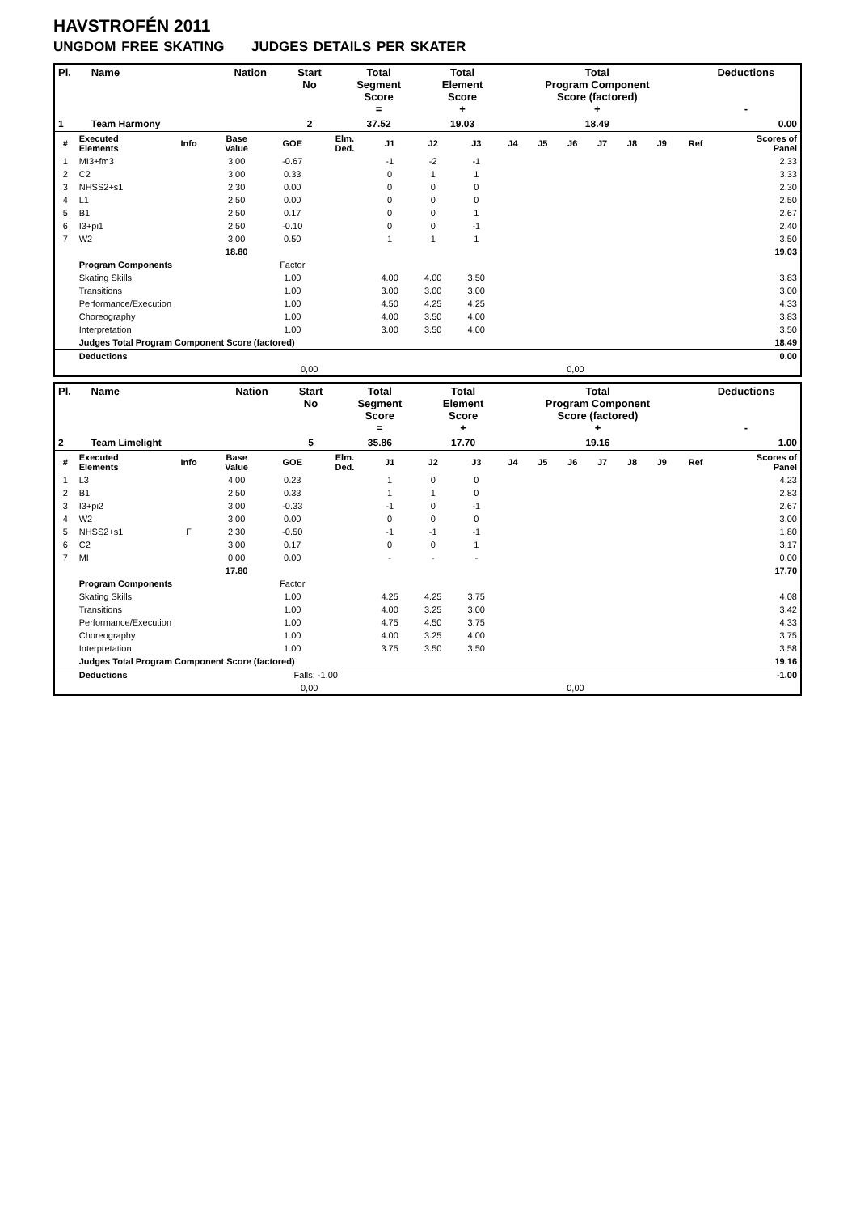HAVSTROFÉN 2011
UNGDOM FREE SKATING JUDGES DETAILS PER SKATER
| Pl. | Name | Nation | Start No | Total Segment Score = | Total Element Score + | Total Program Component Score (factored) + | Deductions - |
| --- | --- | --- | --- | --- | --- | --- | --- |
| 1 | Team Harmony | | 2 | 37.52 | 19.03 | 18.49 | 0.00 |
| # | Executed Elements | Info | Base Value | GOE | Elm. Ded. | J1 | J2 | J3 | J4 | J5 | J6 | J7 | J8 | J9 | Ref | Scores of Panel |
| 1 | MI3+fm3 | | 3.00 | -0.67 | | -1 | -2 | -1 | | | | | | | | 2.33 |
| 2 | C2 | | 3.00 | 0.33 | | 0 | 1 | 1 | | | | | | | | 3.33 |
| 3 | NHSS2+s1 | | 2.30 | 0.00 | | 0 | 0 | 0 | | | | | | | | 2.30 |
| 4 | L1 | | 2.50 | 0.00 | | 0 | 0 | 0 | | | | | | | | 2.50 |
| 5 | B1 | | 2.50 | 0.17 | | 0 | 0 | 1 | | | | | | | | 2.67 |
| 6 | I3+pi1 | | 2.50 | -0.10 | | 0 | 0 | -1 | | | | | | | | 2.40 |
| 7 | W2 | | 3.00 | 0.50 | | 1 | 1 | 1 | | | | | | | | 3.50 |
| | | | 18.80 | | | | | | | | | | | | | 19.03 |
| | Program Components | | | Factor | | | | | | | | | | | | |
| | Skating Skills | | | 1.00 | | 4.00 | 4.00 | 3.50 | | | | | | | | 3.83 |
| | Transitions | | | 1.00 | | 3.00 | 3.00 | 3.00 | | | | | | | | 3.00 |
| | Performance/Execution | | | 1.00 | | 4.50 | 4.25 | 4.25 | | | | | | | | 4.33 |
| | Choreography | | | 1.00 | | 4.00 | 3.50 | 4.00 | | | | | | | | 3.83 |
| | Interpretation | | | 1.00 | | 3.00 | 3.50 | 4.00 | | | | | | | | 3.50 |
| | Judges Total Program Component Score (factored) | | | | | | | | | | | | | | | 18.49 |
| | Deductions | | | | | | | | | | | | | | | 0.00 |
| 0,00 | | | | | 0,00 | | | | | | | | | | | |
| Pl. | Name | Nation | Start No | Total Segment Score = | Total Element Score + | Total Program Component Score (factored) + | Deductions - |
| --- | --- | --- | --- | --- | --- | --- | --- |
| 2 | Team Limelight | | 5 | 35.86 | 17.70 | 19.16 | 1.00 |
| # | Executed Elements | Info | Base Value | GOE | Elm. Ded. | J1 | J2 | J3 | J4 | J5 | J6 | J7 | J8 | J9 | Ref | Scores of Panel |
| 1 | L3 | | 4.00 | 0.23 | | 1 | 0 | 0 | | | | | | | | 4.23 |
| 2 | B1 | | 2.50 | 0.33 | | 1 | 1 | 0 | | | | | | | | 2.83 |
| 3 | I3+pi2 | | 3.00 | -0.33 | | -1 | 0 | -1 | | | | | | | | 2.67 |
| 4 | W2 | | 3.00 | 0.00 | | 0 | 0 | 0 | | | | | | | | 3.00 |
| 5 | NHSS2+s1 | F | 2.30 | -0.50 | | -1 | -1 | -1 | | | | | | | | 1.80 |
| 6 | C2 | | 3.00 | 0.17 | | 0 | 0 | 1 | | | | | | | | 3.17 |
| 7 | MI | | 0.00 | 0.00 | | - | - | - | | | | | | | | 0.00 |
| | | | 17.80 | | | | | | | | | | | | | 17.70 |
| | Program Components | | | Factor | | | | | | | | | | | | |
| | Skating Skills | | | 1.00 | | 4.25 | 4.25 | 3.75 | | | | | | | | 4.08 |
| | Transitions | | | 1.00 | | 4.00 | 3.25 | 3.00 | | | | | | | | 3.42 |
| | Performance/Execution | | | 1.00 | | 4.75 | 4.50 | 3.75 | | | | | | | | 4.33 |
| | Choreography | | | 1.00 | | 4.00 | 3.25 | 4.00 | | | | | | | | 3.75 |
| | Interpretation | | | 1.00 | | 3.75 | 3.50 | 3.50 | | | | | | | | 3.58 |
| | Judges Total Program Component Score (factored) | | | | | | | | | | | | | | | 19.16 |
| | Deductions | | | Falls: -1.00 | | | | | | | | | | | | -1.00 |
| 0,00 | | | | | 0,00 | | | | | | | | | | | |